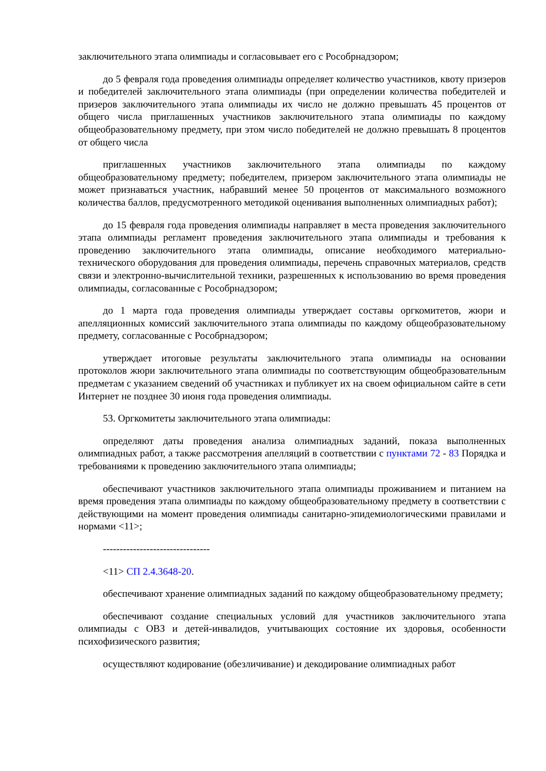заключительного этапа олимпиады и согласовывает его с Рособрнадзором;
до 5 февраля года проведения олимпиады определяет количество участников, квоту призеров и победителей заключительного этапа олимпиады (при определении количества победителей и призеров заключительного этапа олимпиады их число не должно превышать 45 процентов от общего числа приглашенных участников заключительного этапа олимпиады по каждому общеобразовательному предмету, при этом число победителей не должно превышать 8 процентов от общего числа
приглашенных участников заключительного этапа олимпиады по каждому общеобразовательному предмету; победителем, призером заключительного этапа олимпиады не может признаваться участник, набравший менее 50 процентов от максимального возможного количества баллов, предусмотренного методикой оценивания выполненных олимпиадных работ);
до 15 февраля года проведения олимпиады направляет в места проведения заключительного этапа олимпиады регламент проведения заключительного этапа олимпиады и требования к проведению заключительного этапа олимпиады, описание необходимого материально-технического оборудования для проведения олимпиады, перечень справочных материалов, средств связи и электронно-вычислительной техники, разрешенных к использованию во время проведения олимпиады, согласованные с Рособрнадзором;
до 1 марта года проведения олимпиады утверждает составы оргкомитетов, жюри и апелляционных комиссий заключительного этапа олимпиады по каждому общеобразовательному предмету, согласованные с Рособрнадзором;
утверждает итоговые результаты заключительного этапа олимпиады на основании протоколов жюри заключительного этапа олимпиады по соответствующим общеобразовательным предметам с указанием сведений об участниках и публикует их на своем официальном сайте в сети Интернет не позднее 30 июня года проведения олимпиады.
53. Оргкомитеты заключительного этапа олимпиады:
определяют даты проведения анализа олимпиадных заданий, показа выполненных олимпиадных работ, а также рассмотрения апелляций в соответствии с пунктами 72 - 83 Порядка и требованиями к проведению заключительного этапа олимпиады;
обеспечивают участников заключительного этапа олимпиады проживанием и питанием на время проведения этапа олимпиады по каждому общеобразовательному предмету в соответствии с действующими на момент проведения олимпиады санитарно-эпидемиологическими правилами и нормами <11>;
--------------------------------
<11> СП 2.4.3648-20.
обеспечивают хранение олимпиадных заданий по каждому общеобразовательному предмету;
обеспечивают создание специальных условий для участников заключительного этапа олимпиады с ОВЗ и детей-инвалидов, учитывающих состояние их здоровья, особенности психофизического развития;
осуществляют кодирование (обезличивание) и декодирование олимпиадных работ